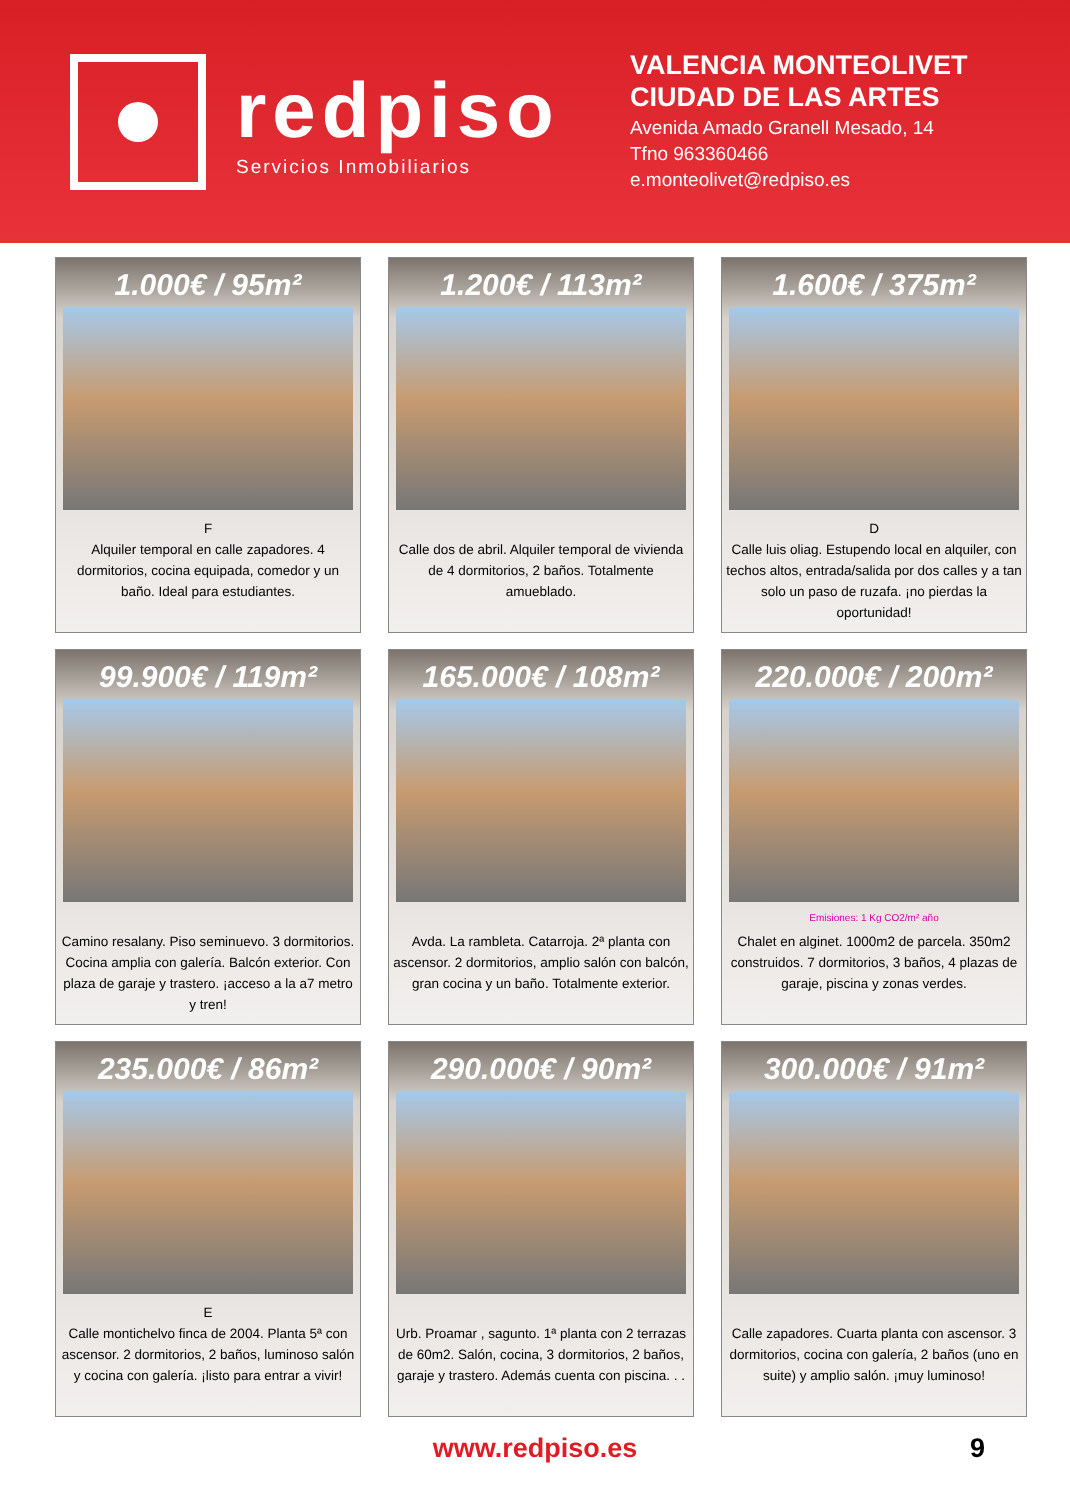redpiso
Servicios Inmobiliarios
VALENCIA MONTEOLIVET
CIUDAD DE LAS ARTES
Avenida Amado Granell Mesado, 14
Tfno 963360466
e.monteolivet@redpiso.es
1.000€ / 95m²
F
Alquiler temporal en calle zapadores. 4 dormitorios, cocina equipada, comedor y un baño. Ideal para estudiantes.
1.200€ / 113m²
Calle dos de abril. Alquiler temporal de vivienda de 4 dormitorios, 2 baños. Totalmente amueblado.
1.600€ / 375m²
D
Calle luis oliag. Estupendo local en alquiler, con techos altos, entrada/salida por dos calles y a tan solo un paso de ruzafa. ¡no pierdas la oportunidad!
99.900€ / 119m²
Camino resalany. Piso seminuevo. 3 dormitorios. Cocina amplia con galería. Balcón exterior. Con plaza de garaje y trastero. ¡acceso a la a7 metro y tren!
165.000€ / 108m²
Avda. La rambleta. Catarroja. 2ª planta con ascensor. 2 dormitorios, amplio salón con balcón, gran cocina y un baño. Totalmente exterior.
220.000€ / 200m²
Emisiones: 1 Kg CO2/m² año
Chalet en alginet. 1000m2 de parcela. 350m2 construidos. 7 dormitorios, 3 baños, 4 plazas de garaje, piscina y zonas verdes.
235.000€ / 86m²
E
Calle montichelvo finca de 2004. Planta 5ª con ascensor. 2 dormitorios, 2 baños, luminoso salón y cocina con galería. ¡listo para entrar a vivir!
290.000€ / 90m²
Urb. Proamar , sagunto. 1ª planta con 2 terrazas de 60m2. Salón, cocina, 3 dormitorios, 2 baños, garaje y trastero. Además cuenta con piscina. . .
300.000€ / 91m²
Calle zapadores. Cuarta planta con ascensor. 3 dormitorios, cocina con galería, 2 baños (uno en suite) y amplio salón. ¡muy luminoso!
www.redpiso.es 9